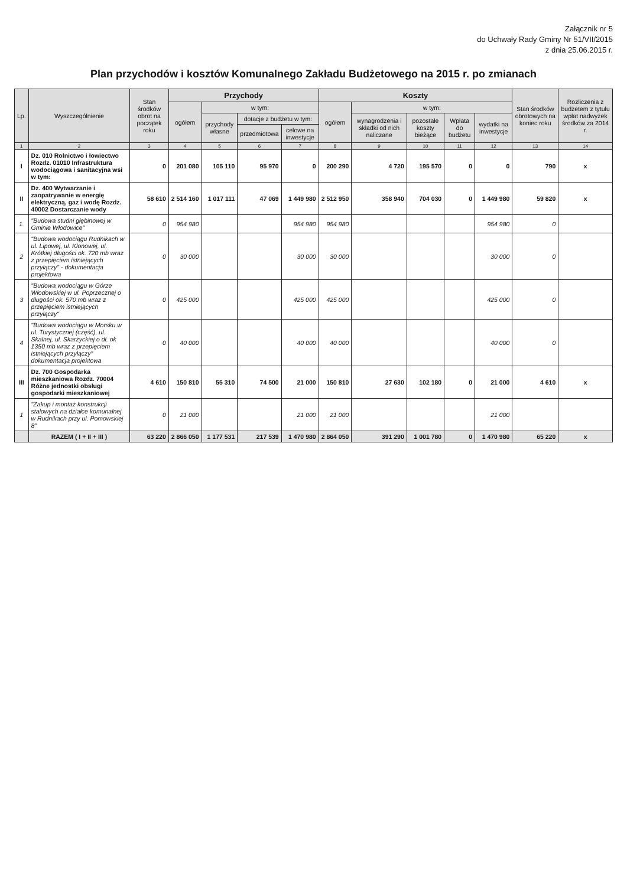Załącznik nr 5
do Uchwały Rady Gminy Nr 51/VII/2015
z dnia 25.06.2015 r.
Plan przychodów i kosztów Komunalnego Zakładu Budżetowego na 2015 r. po zmianach
| Lp. | Wyszczególnienie | Stan środków obrot na początek roku | Przychody | | | | Koszty | | | | | Stan środków obrotowych na koniec roku | Rozliczenia z budżetem z tytułu wpłat nadwyżek środków za 2014 r. |
| --- | --- | --- | --- | --- | --- | --- | --- | --- | --- | --- | --- | --- | --- |
| | | | ogółem | w tym: | | | ogółem | w tym: | | | | | |
| | | | | przychody własne | dotacje z budżetu w tym: | | | wynagrodzenia i składki od nich naliczane | pozostałe koszty bieżące | Wpłata do budżetu | wydatki na inwestycje | | |
| | | | | | przedmiotowa | celowe na inwestycje | | | | | | | |
| 1 | 2 | 3 | 4 | 5 | 6 | 7 | 8 | 9 | 10 | 11 | 12 | 13 | 14 |
| I | Dz. 010 Rolnictwo i łowiectwo Rozdz. 01010 Infrastruktura wodociągowa i sanitacyjna wsi w tym: | 0 | 201 080 | 105 110 | 95 970 | 0 | 200 290 | 4 720 | 195 570 | 0 | 0 | 790 | x |
| II | Dz. 400 Wytwarzanie i zaopatrywanie w energię elektryczną, gaz i wodę Rozdz. 40002 Dostarczanie wody | 58 610 | 2 514 160 | 1 017 111 | 47 069 | 1 449 980 | 2 512 950 | 358 940 | 704 030 | 0 | 1 449 980 | 59 820 | x |
| 1. | "Budowa studni głębinowej w Gminie Włodowice" | 0 | 954 980 | | | 954 980 | 954 980 | | | | 954 980 | 0 | |
| 2 | "Budowa wodociągu Rudnikach w ul. Lipowej, ul. Klonowej, ul. Krótkiej długości ok. 720 mb wraz z przepięciem istniejących przyłączy" - dokumentacja projektowa | 0 | 30 000 | | | 30 000 | 30 000 | | | | 30 000 | 0 | |
| 3 | "Budowa wodociągu w Górze Włodowskiej w ul. Poprzecznej o długości ok. 570 mb wraz z przepięciem istniejących przyłączy" | 0 | 425 000 | | | 425 000 | 425 000 | | | | 425 000 | 0 | |
| 4 | "Budowa wodociągu w Morsku w ul. Turystycznej (część), ul. Skalnej, ul. Skarżyckiej o dł. ok 1350 mb wraz z przepięciem istniejących przyłączy" dokumentacja projektowa | 0 | 40 000 | | | 40 000 | 40 000 | | | | 40 000 | 0 | |
| III | Dz. 700 Gospodarka mieszkaniowa Rozdz. 70004 Różne jednostki obsługi gospodarki mieszkaniowej | 4 610 | 150 810 | 55 310 | 74 500 | 21 000 | 150 810 | 27 630 | 102 180 | 0 | 21 000 | 4 610 | x |
| 1 | "Zakup i montaż konstrukcji stalowych na działce komunalnej w Rudnikach przy ul. Pomowskiej 8" | 0 | 21 000 | | | 21 000 | 21 000 | | | | 21 000 | | |
| | RAZEM ( I + II + III ) | 63 220 | 2 866 050 | 1 177 531 | 217 539 | 1 470 980 | 2 864 050 | 391 290 | 1 001 780 | 0 | 1 470 980 | 65 220 | x |